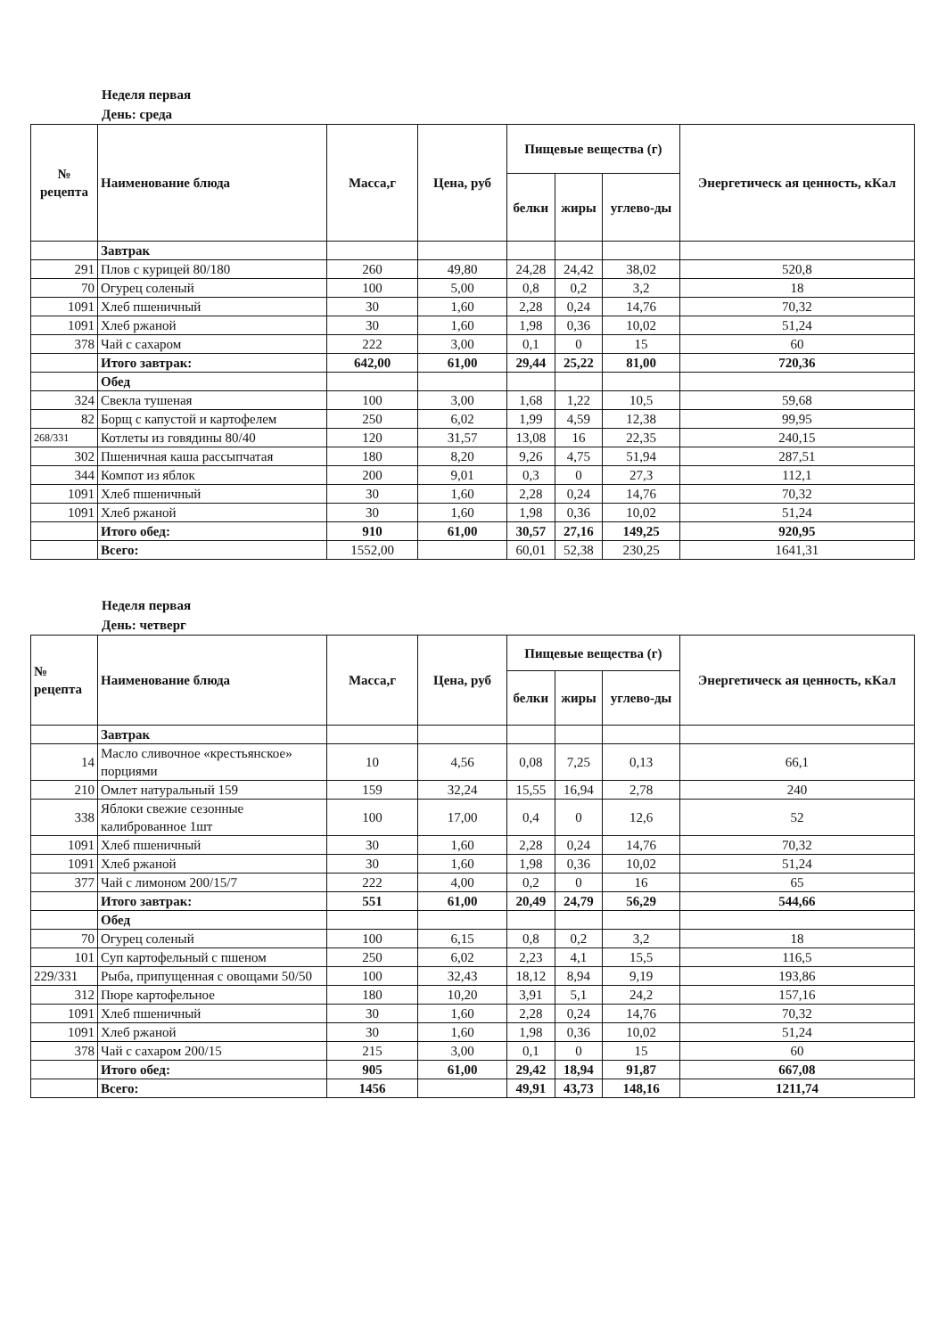Неделя первая
День: среда
| № рецепта | Наименование блюда | Масса,г | Цена, руб | Пищевые вещества (г) | | | Энергетическ ая ценность, кКал |
| --- | --- | --- | --- | --- | --- | --- | --- |
| | | | | белки | жиры | углево-ды | |
| | Завтрак | | | | | | |
| 291 | Плов с курицей 80/180 | 260 | 49,80 | 24,28 | 24,42 | 38,02 | 520,8 |
| 70 | Огурец соленый | 100 | 5,00 | 0,8 | 0,2 | 3,2 | 18 |
| 1091 | Хлеб пшеничный | 30 | 1,60 | 2,28 | 0,24 | 14,76 | 70,32 |
| 1091 | Хлеб ржаной | 30 | 1,60 | 1,98 | 0,36 | 10,02 | 51,24 |
| 378 | Чай с сахаром | 222 | 3,00 | 0,1 | 0 | 15 | 60 |
| | Итого завтрак: | 642,00 | 61,00 | 29,44 | 25,22 | 81,00 | 720,36 |
| | Обед | | | | | | |
| 324 | Свекла тушеная | 100 | 3,00 | 1,68 | 1,22 | 10,5 | 59,68 |
| 82 | Борщ с капустой и картофелем | 250 | 6,02 | 1,99 | 4,59 | 12,38 | 99,95 |
| 268/331 | Котлеты из говядины 80/40 | 120 | 31,57 | 13,08 | 16 | 22,35 | 240,15 |
| 302 | Пшеничная каша рассыпчатая | 180 | 8,20 | 9,26 | 4,75 | 51,94 | 287,51 |
| 344 | Компот из яблок | 200 | 9,01 | 0,3 | 0 | 27,3 | 112,1 |
| 1091 | Хлеб пшеничный | 30 | 1,60 | 2,28 | 0,24 | 14,76 | 70,32 |
| 1091 | Хлеб ржаной | 30 | 1,60 | 1,98 | 0,36 | 10,02 | 51,24 |
| | Итого обед: | 910 | 61,00 | 30,57 | 27,16 | 149,25 | 920,95 |
| | Всего: | 1552,00 | | 60,01 | 52,38 | 230,25 | 1641,31 |
Неделя первая
День: четверг
| № рецепта | Наименование блюда | Масса,г | Цена, руб | Пищевые вещества (г) | | | Энергетическ ая ценность, кКал |
| --- | --- | --- | --- | --- | --- | --- | --- |
| | | | | белки | жиры | углево-ды | |
| | Завтрак | | | | | | |
| 14 | Масло сливочное «крестьянское» порциями | 10 | 4,56 | 0,08 | 7,25 | 0,13 | 66,1 |
| 210 | Омлет натуральный 159 | 159 | 32,24 | 15,55 | 16,94 | 2,78 | 240 |
| 338 | Яблоки свежие сезонные калиброванное 1шт | 100 | 17,00 | 0,4 | 0 | 12,6 | 52 |
| 1091 | Хлеб пшеничный | 30 | 1,60 | 2,28 | 0,24 | 14,76 | 70,32 |
| 1091 | Хлеб ржаной | 30 | 1,60 | 1,98 | 0,36 | 10,02 | 51,24 |
| 377 | Чай с лимоном 200/15/7 | 222 | 4,00 | 0,2 | 0 | 16 | 65 |
| | Итого завтрак: | 551 | 61,00 | 20,49 | 24,79 | 56,29 | 544,66 |
| | Обед | | | | | | |
| 70 | Огурец соленый | 100 | 6,15 | 0,8 | 0,2 | 3,2 | 18 |
| 101 | Суп картофельный с пшеном | 250 | 6,02 | 2,23 | 4,1 | 15,5 | 116,5 |
| 229/331 | Рыба, припущенная с овощами 50/50 | 100 | 32,43 | 18,12 | 8,94 | 9,19 | 193,86 |
| 312 | Пюре картофельное | 180 | 10,20 | 3,91 | 5,1 | 24,2 | 157,16 |
| 1091 | Хлеб пшеничный | 30 | 1,60 | 2,28 | 0,24 | 14,76 | 70,32 |
| 1091 | Хлеб ржаной | 30 | 1,60 | 1,98 | 0,36 | 10,02 | 51,24 |
| 378 | Чай с сахаром 200/15 | 215 | 3,00 | 0,1 | 0 | 15 | 60 |
| | Итого обед: | 905 | 61,00 | 29,42 | 18,94 | 91,87 | 667,08 |
| | Всего: | 1456 | | 49,91 | 43,73 | 148,16 | 1211,74 |